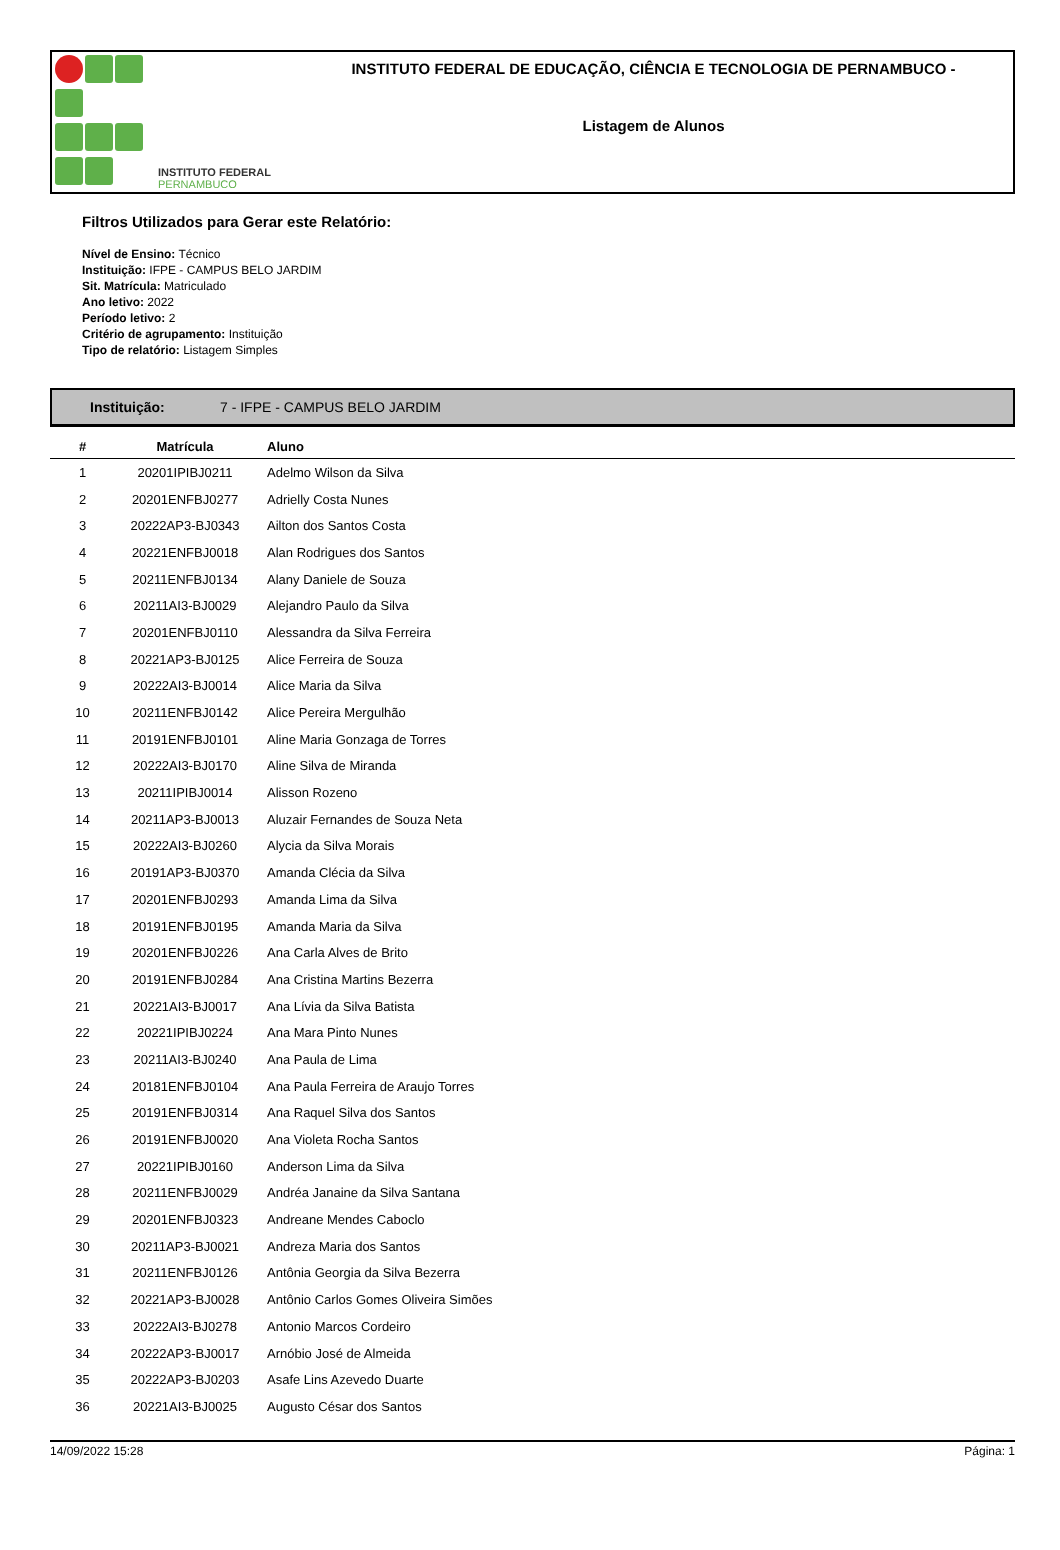INSTITUTO FEDERAL
PERNAMBUCO
INSTITUTO FEDERAL DE EDUCAÇÃO, CIÊNCIA E TECNOLOGIA DE PERNAMBUCO -
Listagem de Alunos
Filtros Utilizados para Gerar este Relatório:
Nível de Ensino: Técnico
Instituição: IFPE - CAMPUS BELO JARDIM
Sit. Matrícula: Matriculado
Ano letivo: 2022
Período letivo: 2
Critério de agrupamento: Instituição
Tipo de relatório: Listagem Simples
Instituição: 7 - IFPE - CAMPUS BELO JARDIM
| # | Matrícula | Aluno |
| --- | --- | --- |
| 1 | 20201IPIBJ0211 | Adelmo Wilson da Silva |
| 2 | 20201ENFBJ0277 | Adrielly Costa Nunes |
| 3 | 20222AP3-BJ0343 | Ailton dos Santos Costa |
| 4 | 20221ENFBJ0018 | Alan Rodrigues dos Santos |
| 5 | 20211ENFBJ0134 | Alany Daniele de Souza |
| 6 | 20211AI3-BJ0029 | Alejandro Paulo da Silva |
| 7 | 20201ENFBJ0110 | Alessandra da Silva Ferreira |
| 8 | 20221AP3-BJ0125 | Alice Ferreira de Souza |
| 9 | 20222AI3-BJ0014 | Alice Maria da Silva |
| 10 | 20211ENFBJ0142 | Alice Pereira Mergulhão |
| 11 | 20191ENFBJ0101 | Aline Maria Gonzaga de Torres |
| 12 | 20222AI3-BJ0170 | Aline Silva de Miranda |
| 13 | 20211IPIBJ0014 | Alisson Rozeno |
| 14 | 20211AP3-BJ0013 | Aluzair Fernandes de Souza Neta |
| 15 | 20222AI3-BJ0260 | Alycia da Silva Morais |
| 16 | 20191AP3-BJ0370 | Amanda Clécia da Silva |
| 17 | 20201ENFBJ0293 | Amanda Lima da Silva |
| 18 | 20191ENFBJ0195 | Amanda Maria da Silva |
| 19 | 20201ENFBJ0226 | Ana Carla Alves de Brito |
| 20 | 20191ENFBJ0284 | Ana Cristina Martins Bezerra |
| 21 | 20221AI3-BJ0017 | Ana Lívia da Silva Batista |
| 22 | 20221IPIBJ0224 | Ana Mara Pinto Nunes |
| 23 | 20211AI3-BJ0240 | Ana Paula de Lima |
| 24 | 20181ENFBJ0104 | Ana Paula Ferreira de Araujo Torres |
| 25 | 20191ENFBJ0314 | Ana Raquel Silva dos Santos |
| 26 | 20191ENFBJ0020 | Ana Violeta Rocha Santos |
| 27 | 20221IPIBJ0160 | Anderson Lima da Silva |
| 28 | 20211ENFBJ0029 | Andréa Janaine da Silva Santana |
| 29 | 20201ENFBJ0323 | Andreane Mendes Caboclo |
| 30 | 20211AP3-BJ0021 | Andreza Maria dos Santos |
| 31 | 20211ENFBJ0126 | Antônia Georgia da Silva Bezerra |
| 32 | 20221AP3-BJ0028 | Antônio Carlos Gomes Oliveira Simões |
| 33 | 20222AI3-BJ0278 | Antonio Marcos Cordeiro |
| 34 | 20222AP3-BJ0017 | Arnóbio José de Almeida |
| 35 | 20222AP3-BJ0203 | Asafe Lins Azevedo Duarte |
| 36 | 20221AI3-BJ0025 | Augusto César dos Santos |
14/09/2022 15:28 Página: 1